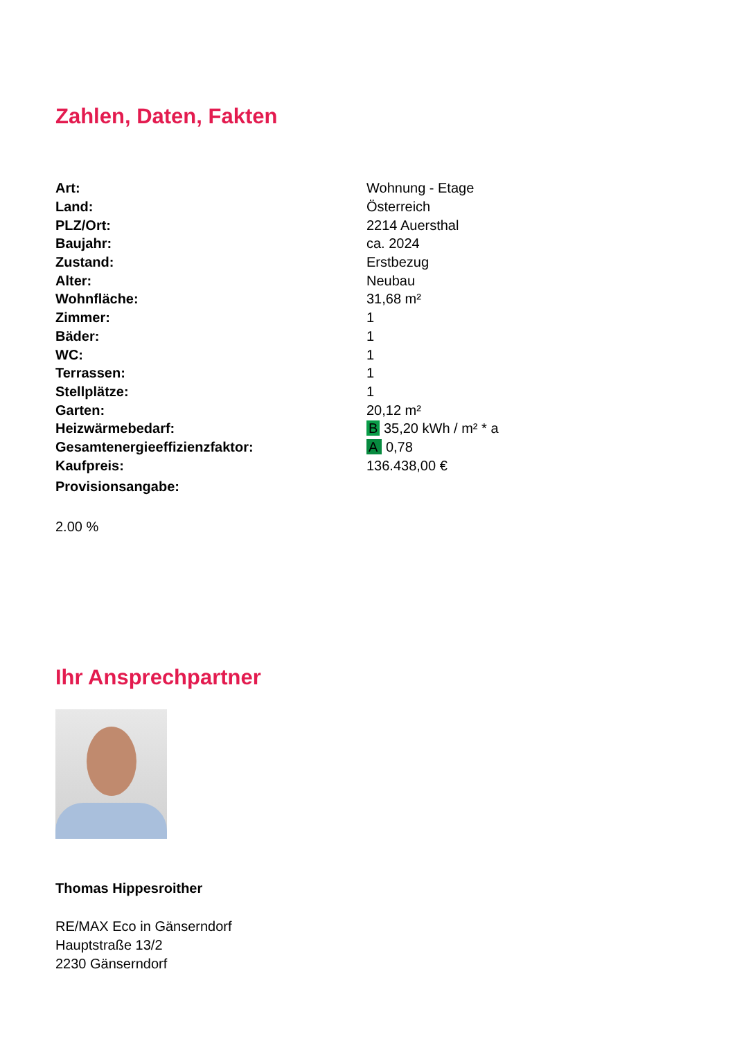Zahlen, Daten, Fakten
| Art: | Wohnung - Etage |
| Land: | Österreich |
| PLZ/Ort: | 2214 Auersthal |
| Baujahr: | ca. 2024 |
| Zustand: | Erstbezug |
| Alter: | Neubau |
| Wohnfläche: | 31,68 m² |
| Zimmer: | 1 |
| Bäder: | 1 |
| WC: | 1 |
| Terrassen: | 1 |
| Stellplätze: | 1 |
| Garten: | 20,12 m² |
| Heizwärmebedarf: | B 35,20 kWh / m² * a |
| Gesamtenergieeffizienzfaktor: | A 0,78 |
| Kaufpreis: | 136.438,00 € |
| Provisionsangabe: | |
2.00 %
Ihr Ansprechpartner
Thomas Hippesroither
RE/MAX Eco in Gänserndorf
Hauptstraße 13/2
2230 Gänserndorf